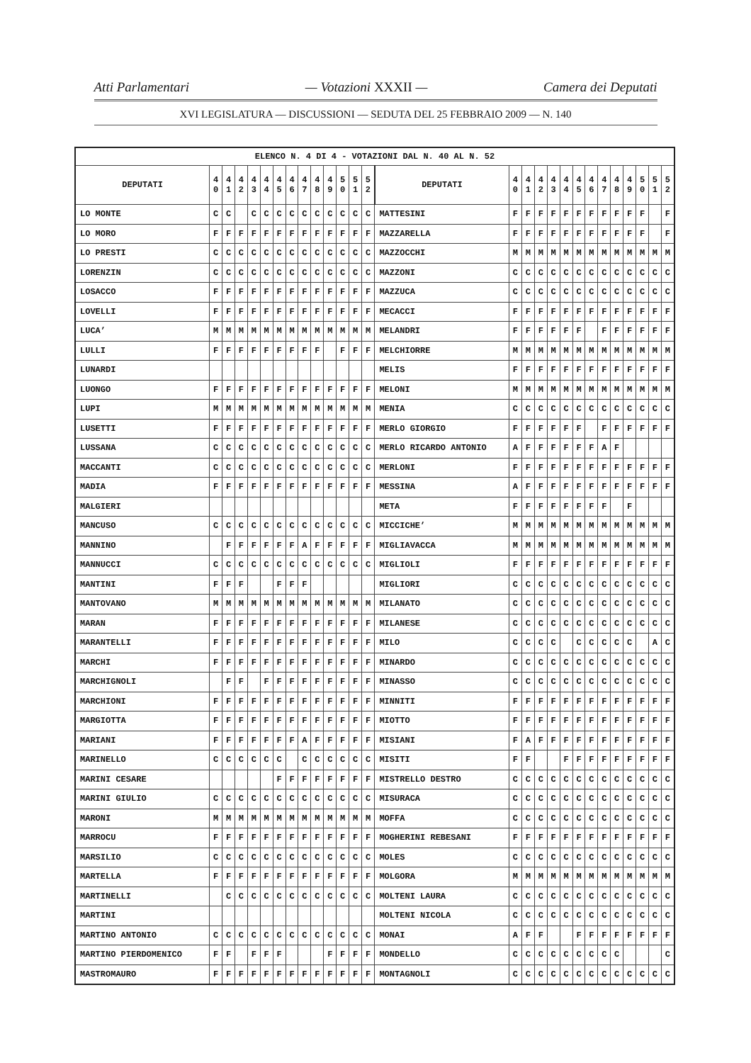Atti Parlamentari — Votazioni XXXII — Camera dei Deputati
XVI LEGISLATURA — DISCUSSIONI — SEDUTA DEL 25 FEBBRAIO 2009 — N. 140
| ELENCO N. 4 DI 4 - VOTAZIONI DAL N. 40 AL N. 52 | | | | | | | | | | | | | | | | | | | | | | | | | | | |
| --- | --- | --- | --- | --- | --- | --- | --- | --- | --- | --- | --- | --- | --- | --- | --- | --- | --- | --- | --- | --- | --- | --- | --- | --- | --- | --- | --- |
| DEPUTATI | 4 0 | 4 1 | 4 2 | 4 3 | 4 4 | 4 5 | 4 6 | 4 7 | 4 8 | 4 9 | 5 0 | 5 1 | 5 2 | DEPUTATI | 4 0 | 4 1 | 4 2 | 4 3 | 4 4 | 4 5 | 4 6 | 4 7 | 4 8 | 4 9 | 5 0 | 5 1 | 5 2 |
| LO MONTE | C | C | | C | C | C | C | C | C | C | C | C | C | MATTESINI | F | F | F | F | F | F | F | F | F | F | F | | F |
| LO MORO | F | F | F | F | F | F | F | F | F | F | F | F | F | MAZZARELLA | F | F | F | F | F | F | F | F | F | F | F | | F |
| LO PRESTI | C | C | C | C | C | C | C | C | C | C | C | C | C | MAZZOCCHI | M | M | M | M | M | M | M | M | M | M | M | M | M |
| LORENZIN | C | C | C | C | C | C | C | C | C | C | C | C | C | MAZZONI | C | C | C | C | C | C | C | C | C | C | C | C | C |
| LOSACCO | F | F | F | F | F | F | F | F | F | F | F | F | F | MAZZUCA | C | C | C | C | C | C | C | C | C | C | C | C | C |
| LOVELLI | F | F | F | F | F | F | F | F | F | F | F | F | F | MECACCI | F | F | F | F | F | F | F | F | F | F | F | F | F |
| LUCA’ | M | M | M | M | M | M | M | M | M | M | M | M | M | MELANDRI | F | F | F | F | F | F | | F | F | F | F | F | F |
| LULLI | F | F | F | F | F | F | F | F | F | | F | F | F | MELCHIORRE | M | M | M | M | M | M | M | M | M | M | M | M | M |
| LUNARDI | | | | | | | | | | | | | | MELIS | F | F | F | F | F | F | F | F | F | F | F | F | F |
| LUONGO | F | F | F | F | F | F | F | F | F | F | F | F | F | MELONI | M | M | M | M | M | M | M | M | M | M | M | M | M |
| LUPI | M | M | M | M | M | M | M | M | M | M | M | M | M | MENIA | C | C | C | C | C | C | C | C | C | C | C | C | C |
| LUSETTI | F | F | F | F | F | F | F | F | F | F | F | F | F | MERLO GIORGIO | F | F | F | F | F | F | | F | F | F | F | F | F |
| LUSSANA | C | C | C | C | C | C | C | C | C | C | C | C | C | MERLO RICARDO ANTONIO | A | F | F | F | F | F | F | A | F | | | | |
| MACCANTI | C | C | C | C | C | C | C | C | C | C | C | C | C | MERLONI | F | F | F | F | F | F | F | F | F | F | F | F | F |
| MADIA | F | F | F | F | F | F | F | F | F | F | F | F | F | MESSINA | A | F | F | F | F | F | F | F | F | F | F | F | F |
| MALGIERI | | | | | | | | | | | | | | META | F | F | F | F | F | F | F | F | | F | | | |
| MANCUSO | C | C | C | C | C | C | C | C | C | C | C | C | C | MICCICHE’ | M | M | M | M | M | M | M | M | M | M | M | M | M |
| MANNINO | | F | F | F | F | F | F | A | F | F | F | F | F | MIGLIAVACCA | M | M | M | M | M | M | M | M | M | M | M | M | M |
| MANNUCCI | C | C | C | C | C | C | C | C | C | C | C | C | C | MIGLIOLI | F | F | F | F | F | F | F | F | F | F | F | F | F |
| MANTINI | F | F | F | | | F | F | F | | | | | | MIGLIORI | C | C | C | C | C | C | C | C | C | C | C | C | C |
| MANTOVANO | M | M | M | M | M | M | M | M | M | M | M | M | M | MILANATO | C | C | C | C | C | C | C | C | C | C | C | C | C |
| MARAN | F | F | F | F | F | F | F | F | F | F | F | F | F | MILANESE | C | C | C | C | C | C | C | C | C | C | C | C | C |
| MARANTELLI | F | F | F | F | F | F | F | F | F | F | F | F | F | MILO | C | C | C | C | | C | C | C | C | C | | A | C |
| MARCHI | F | F | F | F | F | F | F | F | F | F | F | F | F | MINARDO | C | C | C | C | C | C | C | C | C | C | C | C | C |
| MARCHIGNOLI | | F | F | | F | F | F | F | F | F | F | F | F | MINASSO | C | C | C | C | C | C | C | C | C | C | C | C | C |
| MARCHIONI | F | F | F | F | F | F | F | F | F | F | F | F | F | MINNITI | F | F | F | F | F | F | F | F | F | F | F | F | F |
| MARGIOTTA | F | F | F | F | F | F | F | F | F | F | F | F | F | MIOTTO | F | F | F | F | F | F | F | F | F | F | F | F | F |
| MARIANI | F | F | F | F | F | F | F | A | F | F | F | F | F | MISIANI | F | A | F | F | F | F | F | F | F | F | F | F | F |
| MARINELLO | C | C | C | C | C | C | | C | C | C | C | C | C | MISITI | F | F | | | F | F | F | F | F | F | F | F | F |
| MARINI CESARE | | | | | | F | F | F | F | F | F | F | F | MISTRELLO DESTRO | C | C | C | C | C | C | C | C | C | C | C | C | C |
| MARINI GIULIO | C | C | C | C | C | C | C | C | C | C | C | C | C | MISURACA | C | C | C | C | C | C | C | C | C | C | C | C | C |
| MARONI | M | M | M | M | M | M | M | M | M | M | M | M | M | MOFFA | C | C | C | C | C | C | C | C | C | C | C | C | C |
| MARROCU | F | F | F | F | F | F | F | F | F | F | F | F | F | MOGHERINI REBESANI | F | F | F | F | F | F | F | F | F | F | F | F | F |
| MARSILIO | C | C | C | C | C | C | C | C | C | C | C | C | C | MOLES | C | C | C | C | C | C | C | C | C | C | C | C | C |
| MARTELLA | F | F | F | F | F | F | F | F | F | F | F | F | F | MOLGORA | M | M | M | M | M | M | M | M | M | M | M | M | M |
| MARTINELLI | | C | C | C | C | C | C | C | C | C | C | C | C | MOLTENI LAURA | C | C | C | C | C | C | C | C | C | C | C | C | C |
| MARTINI | | | | | | | | | | | | | | MOLTENI NICOLA | C | C | C | C | C | C | C | C | C | C | C | C | C |
| MARTINO ANTONIO | C | C | C | C | C | C | C | C | C | C | C | C | C | MONAI | A | F | F | | | F | F | F | F | F | F | F | F |
| MARTINO PIERDOMENICO | F | F | | F | F | F | | | | F | F | F | F | MONDELLO | C | C | C | C | C | C | C | C | C | | | | C |
| MASTROMAURO | F | F | F | F | F | F | F | F | F | F | F | F | F | MONTAGNOLI | C | C | C | C | C | C | C | C | C | C | C | C | C |